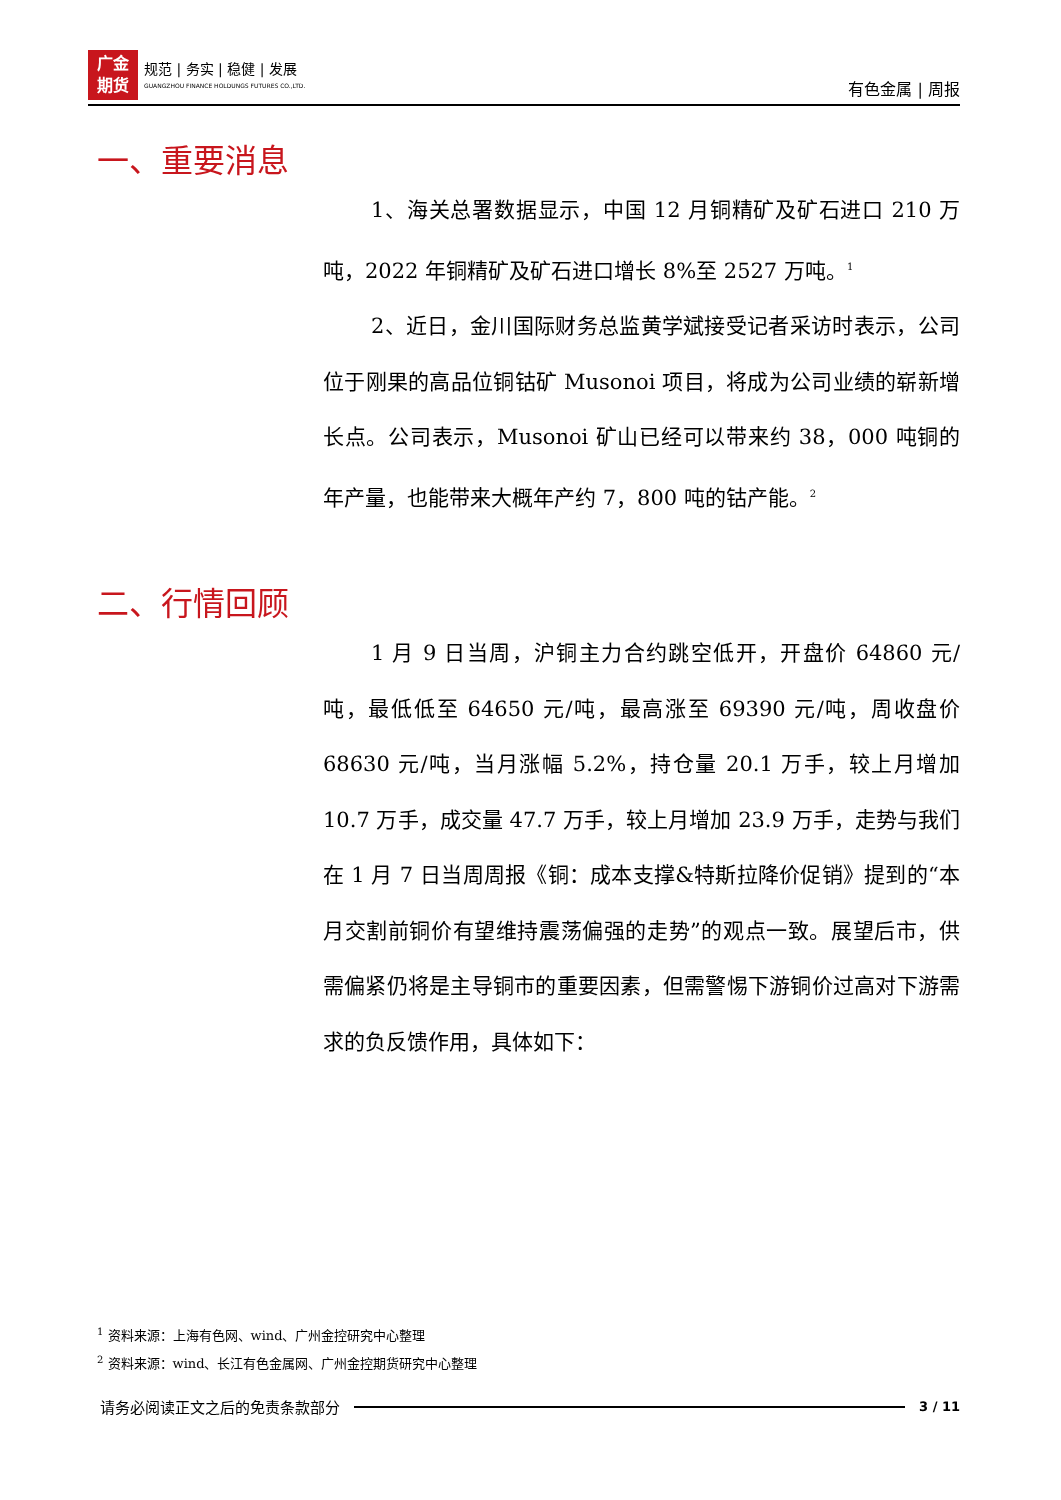广金
期货 规范 | 务实 | 稳健 | 发展 GUANGZHOU FINANCE HOLDUNGS FUTURES CO.,LTD.
有色金属 | 周报
一、重要消息
1、海关总署数据显示，中国 12 月铜精矿及矿石进口 210 万吨，2022 年铜精矿及矿石进口增长 8%至 2527 万吨。<sup>1</sup>
2、近日，金川国际财务总监黄学斌接受记者采访时表示，公司位于刚果的高品位铜钴矿 Musonoi 项目，将成为公司业绩的崭新增长点。公司表示，Musonoi 矿山已经可以带来约 38，000 吨铜的年产量，也能带来大概年产约 7，800 吨的钴产能。<sup>2</sup>
二、行情回顾
1 月 9 日当周，沪铜主力合约跳空低开，开盘价 64860 元/吨，最低低至 64650 元/吨，最高涨至 69390 元/吨，周收盘价 68630 元/吨，当月涨幅 5.2%，持仓量 20.1 万手，较上月增加 10.7 万手，成交量 47.7 万手，较上月增加 23.9 万手，走势与我们在 1 月 7 日当周周报《铜：成本支撑&特斯拉降价促销》提到的“本月交割前铜价有望维持震荡偏强的走势”的观点一致。展望后市，供需偏紧仍将是主导铜市的重要因素，但需警惕下游铜价过高对下游需求的负反馈作用，具体如下：
<sup>1</sup> 资料来源：上海有色网、wind、广州金控研究中心整理
<sup>2</sup> 资料来源：wind、长江有色金属网、广州金控期货研究中心整理
请务必阅读正文之后的免责条款部分 3 / 11